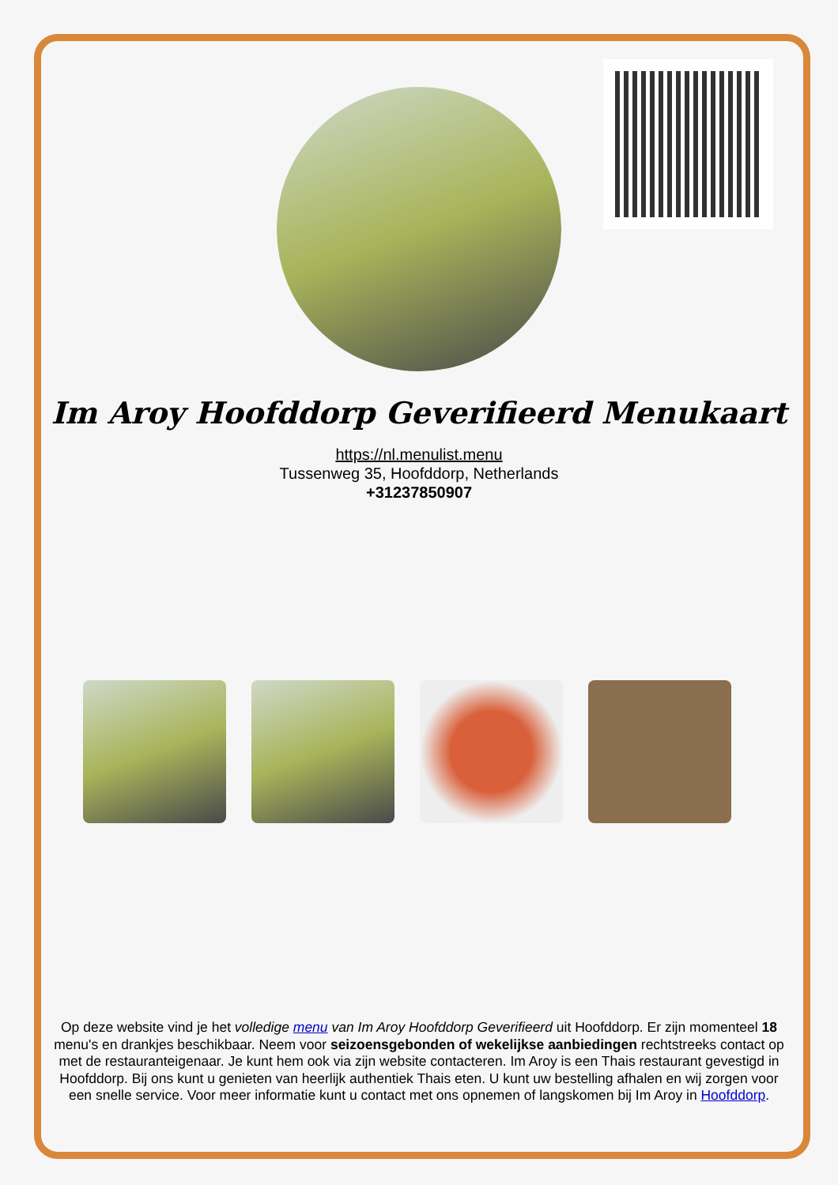Im Aroy Hoofddorp Geverifieerd Menukaart
https://nl.menulist.menu
Tussenweg 35, Hoofddorp, Netherlands
+31237850907
Op deze website vind je het volledige menu van Im Aroy Hoofddorp Geverifieerd uit Hoofddorp. Er zijn momenteel 18 menu's en drankjes beschikbaar. Neem voor seizoensgebonden of wekelijkse aanbiedingen rechtstreeks contact op met de restauranteigenaar. Je kunt hem ook via zijn website contacteren. Im Aroy is een Thais restaurant gevestigd in Hoofddorp. Bij ons kunt u genieten van heerlijk authentiek Thais eten. U kunt uw bestelling afhalen en wij zorgen voor een snelle service. Voor meer informatie kunt u contact met ons opnemen of langskomen bij Im Aroy in Hoofddorp.